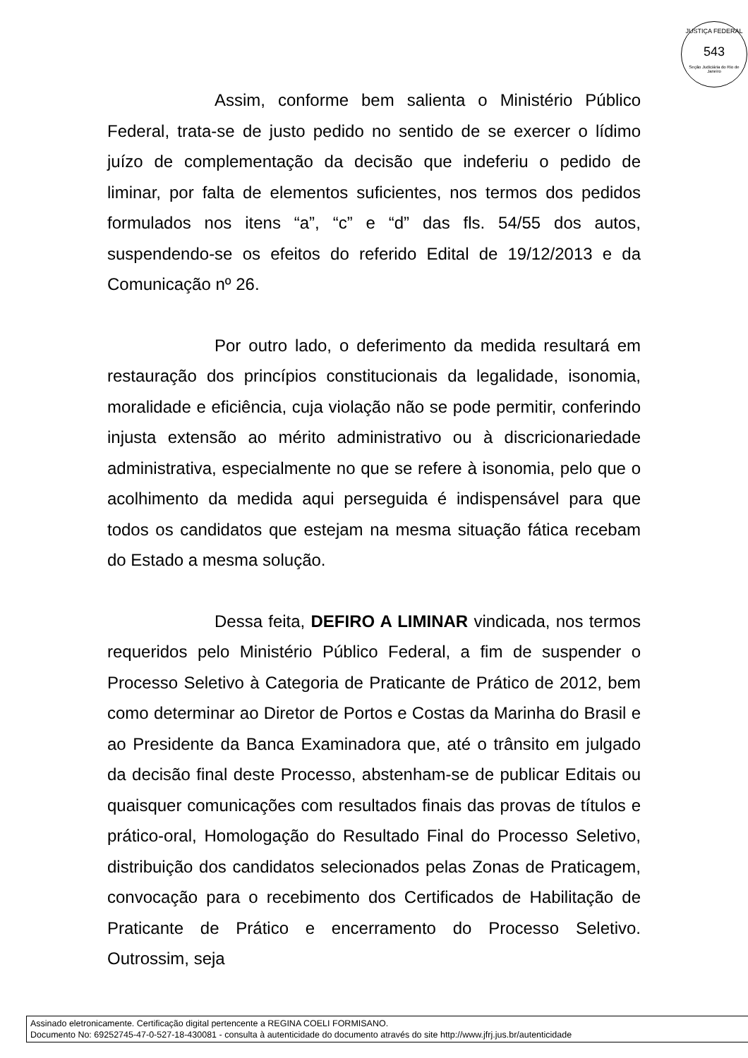JUSTIÇA FEDERAL
543
Seção Judiciária do Rio de Janeiro
Assim, conforme bem salienta o Ministério Público Federal, trata-se de justo pedido no sentido de se exercer o lídimo juízo de complementação da decisão que indeferiu o pedido de liminar, por falta de elementos suficientes, nos termos dos pedidos formulados nos itens “a”, “c” e “d” das fls. 54/55 dos autos, suspendendo-se os efeitos do referido Edital de 19/12/2013 e da Comunicação nº 26.
Por outro lado, o deferimento da medida resultará em restauração dos princípios constitucionais da legalidade, isonomia, moralidade e eficiência, cuja violação não se pode permitir, conferindo injusta extensão ao mérito administrativo ou à discricionariedade administrativa, especialmente no que se refere à isonomia, pelo que o acolhimento da medida aqui perseguida é indispensável para que todos os candidatos que estejam na mesma situação fática recebam do Estado a mesma solução.
Dessa feita, DEFIRO A LIMINAR vindicada, nos termos requeridos pelo Ministério Público Federal, a fim de suspender o Processo Seletivo à Categoria de Praticante de Prático de 2012, bem como determinar ao Diretor de Portos e Costas da Marinha do Brasil e ao Presidente da Banca Examinadora que, até o trânsito em julgado da decisão final deste Processo, abstenham-se de publicar Editais ou quaisquer comunicações com resultados finais das provas de títulos e prático-oral, Homologação do Resultado Final do Processo Seletivo, distribuição dos candidatos selecionados pelas Zonas de Praticagem, convocação para o recebimento dos Certificados de Habilitação de Praticante de Prático e encerramento do Processo Seletivo. Outrossim, seja
Assinado eletronicamente. Certificação digital pertencente a REGINA COELI FORMISANO.
Documento No: 69252745-47-0-527-18-430081 - consulta à autenticidade do documento através do site http://www.jfrj.jus.br/autenticidade